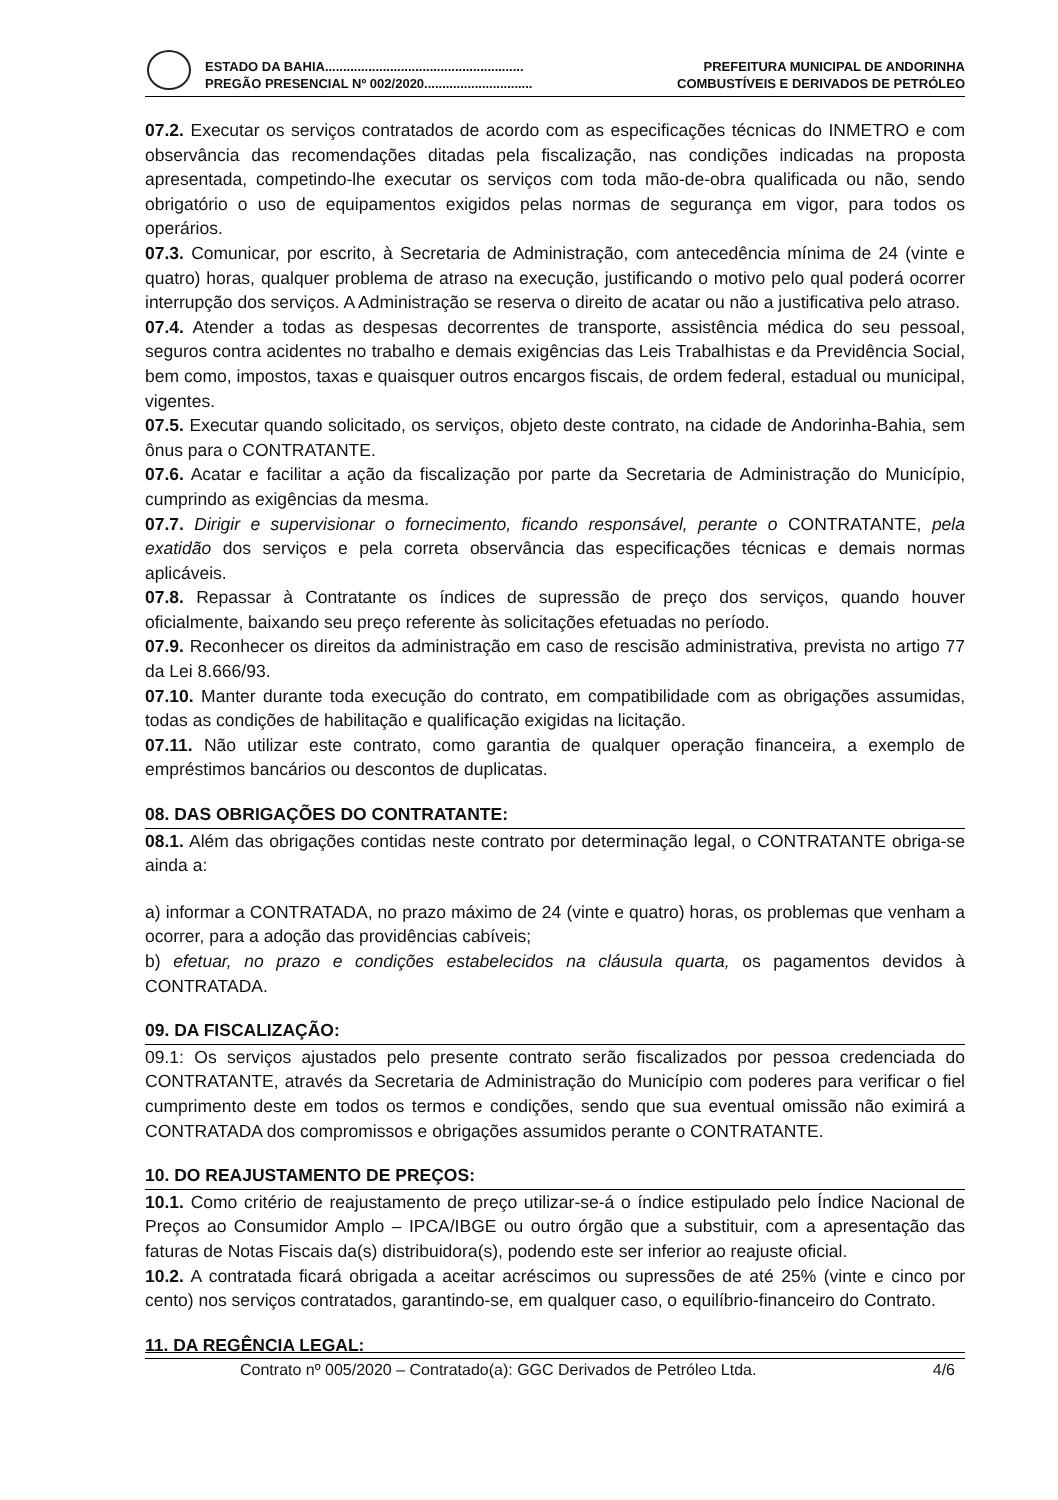ESTADO DA BAHIA....................................................... PREFEITURA MUNICIPAL DE ANDORINHA
PREGÃO PRESENCIAL Nº 002/2020.............................. COMBUSTÍVEIS E DERIVADOS DE PETRÓLEO
07.2. Executar os serviços contratados de acordo com as especificações técnicas do INMETRO e com observância das recomendações ditadas pela fiscalização, nas condições indicadas na proposta apresentada, competindo-lhe executar os serviços com toda mão-de-obra qualificada ou não, sendo obrigatório o uso de equipamentos exigidos pelas normas de segurança em vigor, para todos os operários.
07.3. Comunicar, por escrito, à Secretaria de Administração, com antecedência mínima de 24 (vinte e quatro) horas, qualquer problema de atraso na execução, justificando o motivo pelo qual poderá ocorrer interrupção dos serviços. A Administração se reserva o direito de acatar ou não a justificativa pelo atraso.
07.4. Atender a todas as despesas decorrentes de transporte, assistência médica do seu pessoal, seguros contra acidentes no trabalho e demais exigências das Leis Trabalhistas e da Previdência Social, bem como, impostos, taxas e quaisquer outros encargos fiscais, de ordem federal, estadual ou municipal, vigentes.
07.5. Executar quando solicitado, os serviços, objeto deste contrato, na cidade de Andorinha-Bahia, sem ônus para o CONTRATANTE.
07.6. Acatar e facilitar a ação da fiscalização por parte da Secretaria de Administração do Município, cumprindo as exigências da mesma.
07.7. Dirigir e supervisionar o fornecimento, ficando responsável, perante o CONTRATANTE, pela exatidão dos serviços e pela correta observância das especificações técnicas e demais normas aplicáveis.
07.8. Repassar à Contratante os índices de supressão de preço dos serviços, quando houver oficialmente, baixando seu preço referente às solicitações efetuadas no período.
07.9. Reconhecer os direitos da administração em caso de rescisão administrativa, prevista no artigo 77 da Lei 8.666/93.
07.10. Manter durante toda execução do contrato, em compatibilidade com as obrigações assumidas, todas as condições de habilitação e qualificação exigidas na licitação.
07.11. Não utilizar este contrato, como garantia de qualquer operação financeira, a exemplo de empréstimos bancários ou descontos de duplicatas.
08. DAS OBRIGAÇÕES DO CONTRATANTE:
08.1. Além das obrigações contidas neste contrato por determinação legal, o CONTRATANTE obriga-se ainda a:
a) informar a CONTRATADA, no prazo máximo de 24 (vinte e quatro) horas, os problemas que venham a ocorrer, para a adoção das providências cabíveis;
b) efetuar, no prazo e condições estabelecidos na cláusula quarta, os pagamentos devidos à CONTRATADA.
09. DA FISCALIZAÇÃO:
09.1: Os serviços ajustados pelo presente contrato serão fiscalizados por pessoa credenciada do CONTRATANTE, através da Secretaria de Administração do Município com poderes para verificar o fiel cumprimento deste em todos os termos e condições, sendo que sua eventual omissão não eximirá a CONTRATADA dos compromissos e obrigações assumidos perante o CONTRATANTE.
10. DO REAJUSTAMENTO DE PREÇOS:
10.1. Como critério de reajustamento de preço utilizar-se-á o índice estipulado pelo Índice Nacional de Preços ao Consumidor Amplo – IPCA/IBGE ou outro órgão que a substituir, com a apresentação das faturas de Notas Fiscais da(s) distribuidora(s), podendo este ser inferior ao reajuste oficial.
10.2. A contratada ficará obrigada a aceitar acréscimos ou supressões de até 25% (vinte e cinco por cento) nos serviços contratados, garantindo-se, em qualquer caso, o equilíbrio-financeiro do Contrato.
11. DA REGÊNCIA LEGAL:
Contrato nº 005/2020 – Contratado(a): GGC Derivados de Petróleo Ltda. 4/6